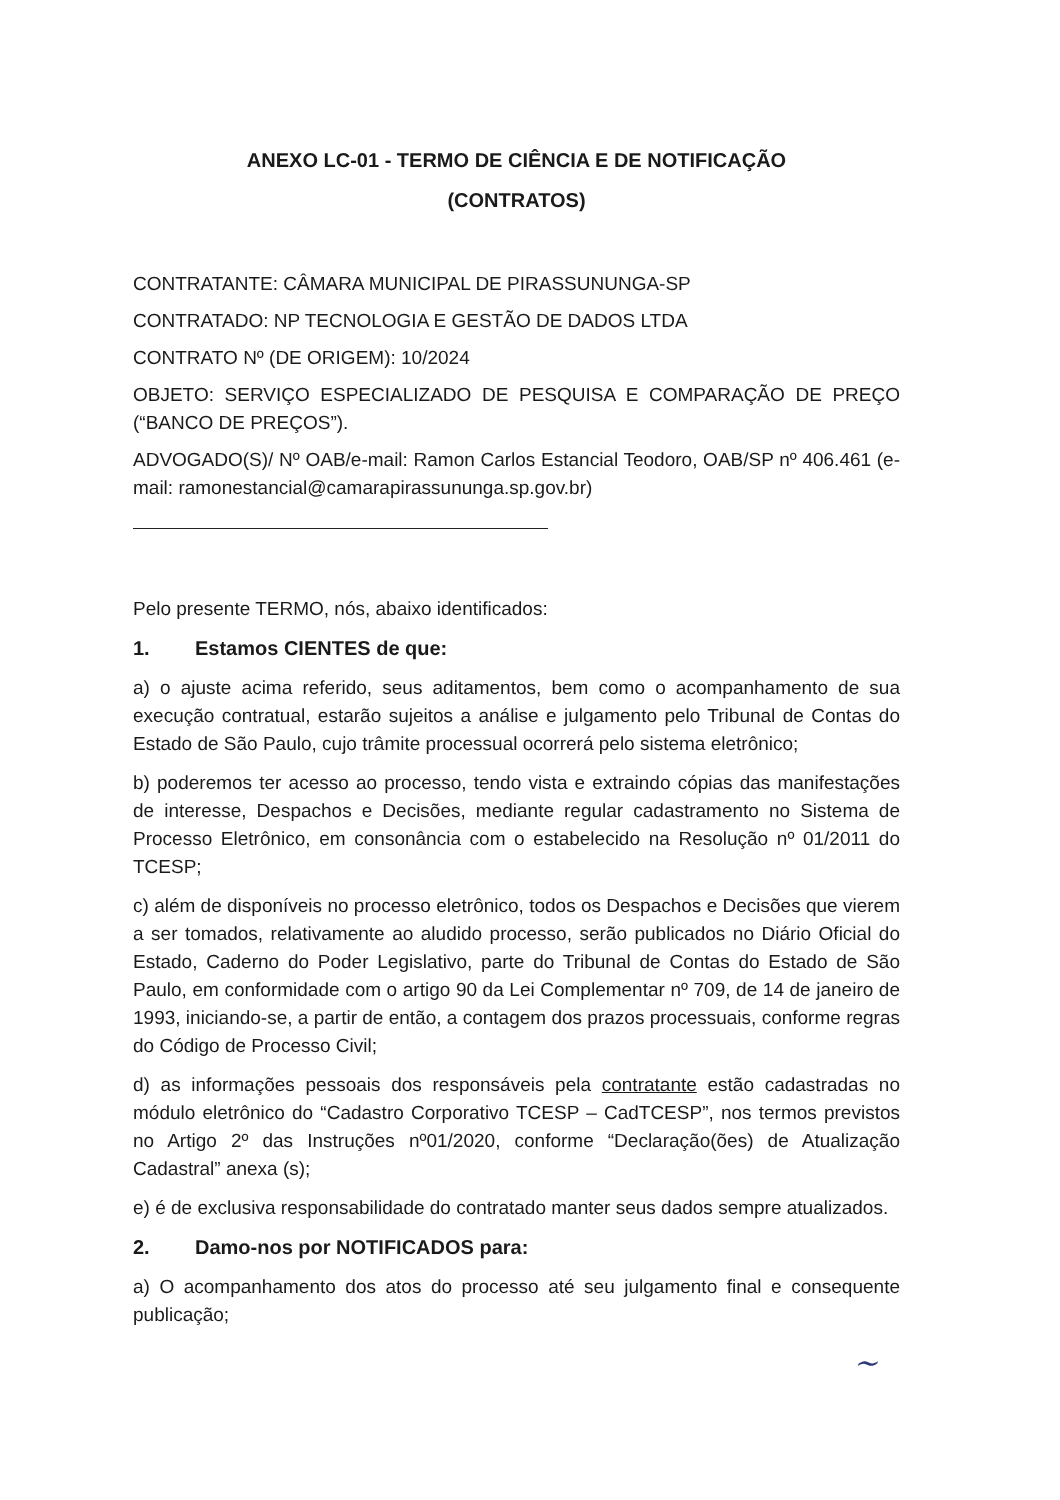ANEXO LC-01 - TERMO DE CIÊNCIA E DE NOTIFICAÇÃO
(CONTRATOS)
CONTRATANTE: CÂMARA MUNICIPAL DE PIRASSUNUNGA-SP
CONTRATADO: NP TECNOLOGIA E GESTÃO DE DADOS LTDA
CONTRATO Nº (DE ORIGEM): 10/2024
OBJETO: SERVIÇO ESPECIALIZADO DE PESQUISA E COMPARAÇÃO DE PREÇO (“BANCO DE PREÇOS”).
ADVOGADO(S)/ Nº OAB/e-mail: Ramon Carlos Estancial Teodoro, OAB/SP nº 406.461 (e-mail: ramonestancial@camarapirassununga.sp.gov.br)
Pelo presente TERMO, nós, abaixo identificados:
1. Estamos CIENTES de que:
a) o ajuste acima referido, seus aditamentos, bem como o acompanhamento de sua execução contratual, estarão sujeitos a análise e julgamento pelo Tribunal de Contas do Estado de São Paulo, cujo trâmite processual ocorrerá pelo sistema eletrônico;
b) poderemos ter acesso ao processo, tendo vista e extraindo cópias das manifestações de interesse, Despachos e Decisões, mediante regular cadastramento no Sistema de Processo Eletrônico, em consonância com o estabelecido na Resolução nº 01/2011 do TCESP;
c) além de disponíveis no processo eletrônico, todos os Despachos e Decisões que vierem a ser tomados, relativamente ao aludido processo, serão publicados no Diário Oficial do Estado, Caderno do Poder Legislativo, parte do Tribunal de Contas do Estado de São Paulo, em conformidade com o artigo 90 da Lei Complementar nº 709, de 14 de janeiro de 1993, iniciando-se, a partir de então, a contagem dos prazos processuais, conforme regras do Código de Processo Civil;
d) as informações pessoais dos responsáveis pela contratante estão cadastradas no módulo eletrônico do “Cadastro Corporativo TCESP – CadTCESP”, nos termos previstos no Artigo 2º das Instruções nº01/2020, conforme “Declaração(ões) de Atualização Cadastral” anexa (s);
e) é de exclusiva responsabilidade do contratado manter seus dados sempre atualizados.
2. Damo-nos por NOTIFICADOS para:
a) O acompanhamento dos atos do processo até seu julgamento final e consequente publicação;
~